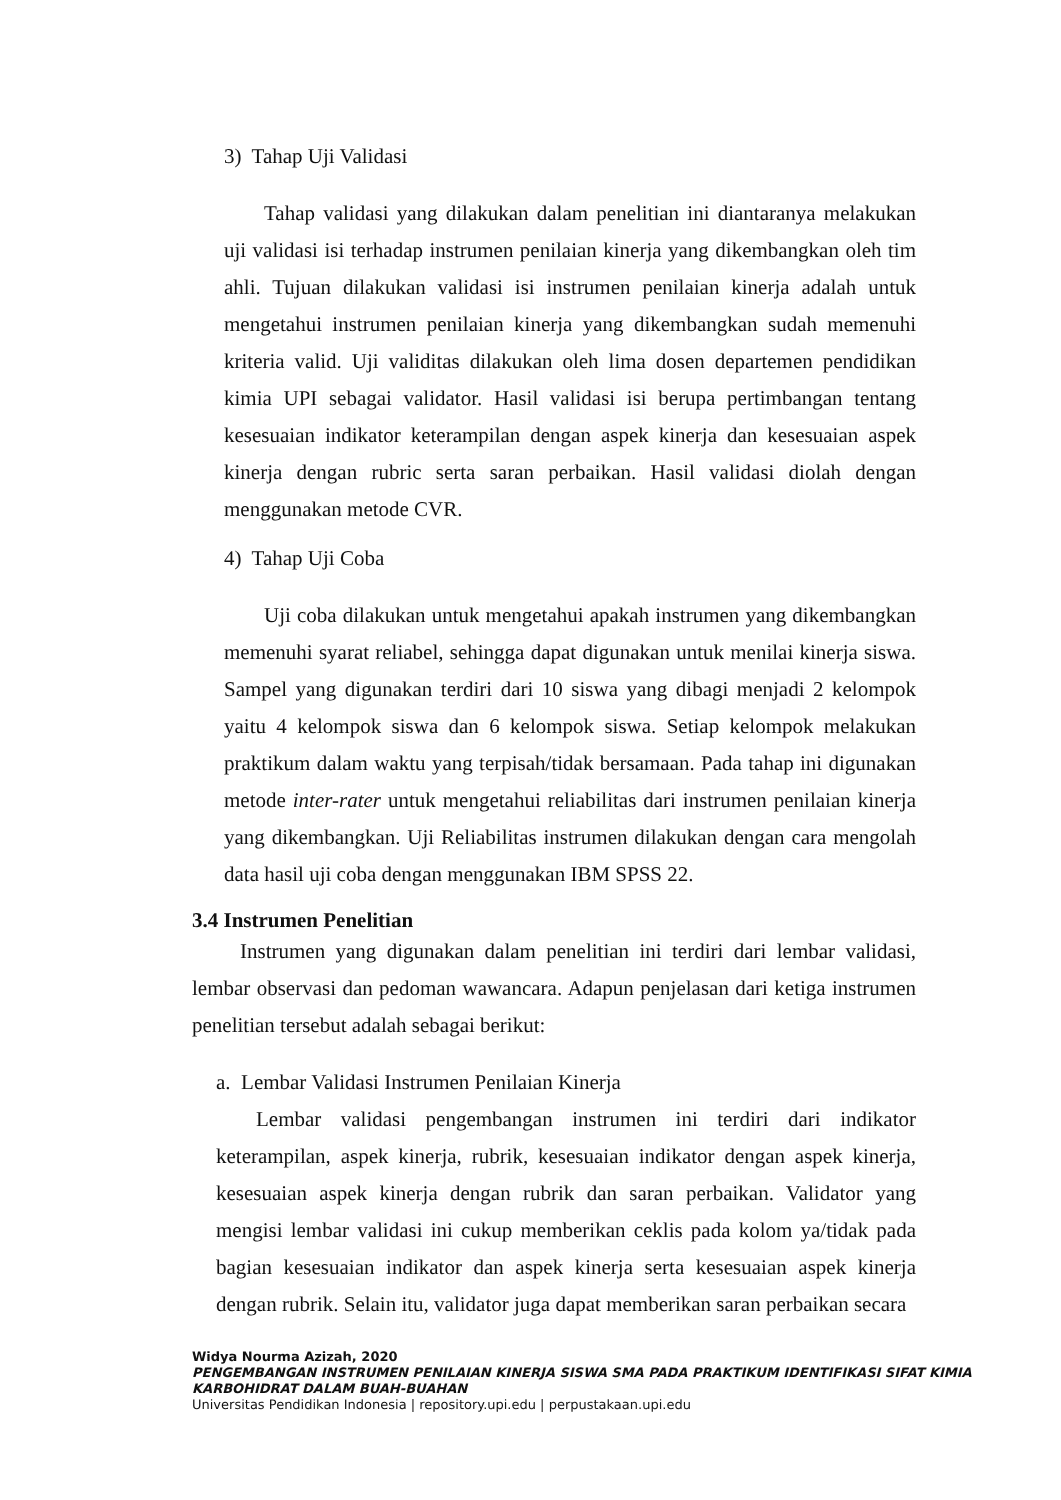3) Tahap Uji Validasi
Tahap validasi yang dilakukan dalam penelitian ini diantaranya melakukan uji validasi isi terhadap instrumen penilaian kinerja yang dikembangkan oleh tim ahli. Tujuan dilakukan validasi isi instrumen penilaian kinerja adalah untuk mengetahui instrumen penilaian kinerja yang dikembangkan sudah memenuhi kriteria valid. Uji validitas dilakukan oleh lima dosen departemen pendidikan kimia UPI sebagai validator. Hasil validasi isi berupa pertimbangan tentang kesesuaian indikator keterampilan dengan aspek kinerja dan kesesuaian aspek kinerja dengan rubric serta saran perbaikan. Hasil validasi diolah dengan menggunakan metode CVR.
4) Tahap Uji Coba
Uji coba dilakukan untuk mengetahui apakah instrumen yang dikembangkan memenuhi syarat reliabel, sehingga dapat digunakan untuk menilai kinerja siswa. Sampel yang digunakan terdiri dari 10 siswa yang dibagi menjadi 2 kelompok yaitu 4 kelompok siswa dan 6 kelompok siswa. Setiap kelompok melakukan praktikum dalam waktu yang terpisah/tidak bersamaan. Pada tahap ini digunakan metode inter-rater untuk mengetahui reliabilitas dari instrumen penilaian kinerja yang dikembangkan. Uji Reliabilitas instrumen dilakukan dengan cara mengolah data hasil uji coba dengan menggunakan IBM SPSS 22.
3.4 Instrumen Penelitian
Instrumen yang digunakan dalam penelitian ini terdiri dari lembar validasi, lembar observasi dan pedoman wawancara. Adapun penjelasan dari ketiga instrumen penelitian tersebut adalah sebagai berikut:
a. Lembar Validasi Instrumen Penilaian Kinerja
Lembar validasi pengembangan instrumen ini terdiri dari indikator keterampilan, aspek kinerja, rubrik, kesesuaian indikator dengan aspek kinerja, kesesuaian aspek kinerja dengan rubrik dan saran perbaikan. Validator yang mengisi lembar validasi ini cukup memberikan ceklis pada kolom ya/tidak pada bagian kesesuaian indikator dan aspek kinerja serta kesesuaian aspek kinerja dengan rubrik. Selain itu, validator juga dapat memberikan saran perbaikan secara
Widya Nourma Azizah, 2020
PENGEMBANGAN INSTRUMEN PENILAIAN KINERJA SISWA SMA PADA PRAKTIKUM IDENTIFIKASI SIFAT KIMIA KARBOHIDRAT DALAM BUAH-BUAHAN
Universitas Pendidikan Indonesia | repository.upi.edu | perpustakaan.upi.edu